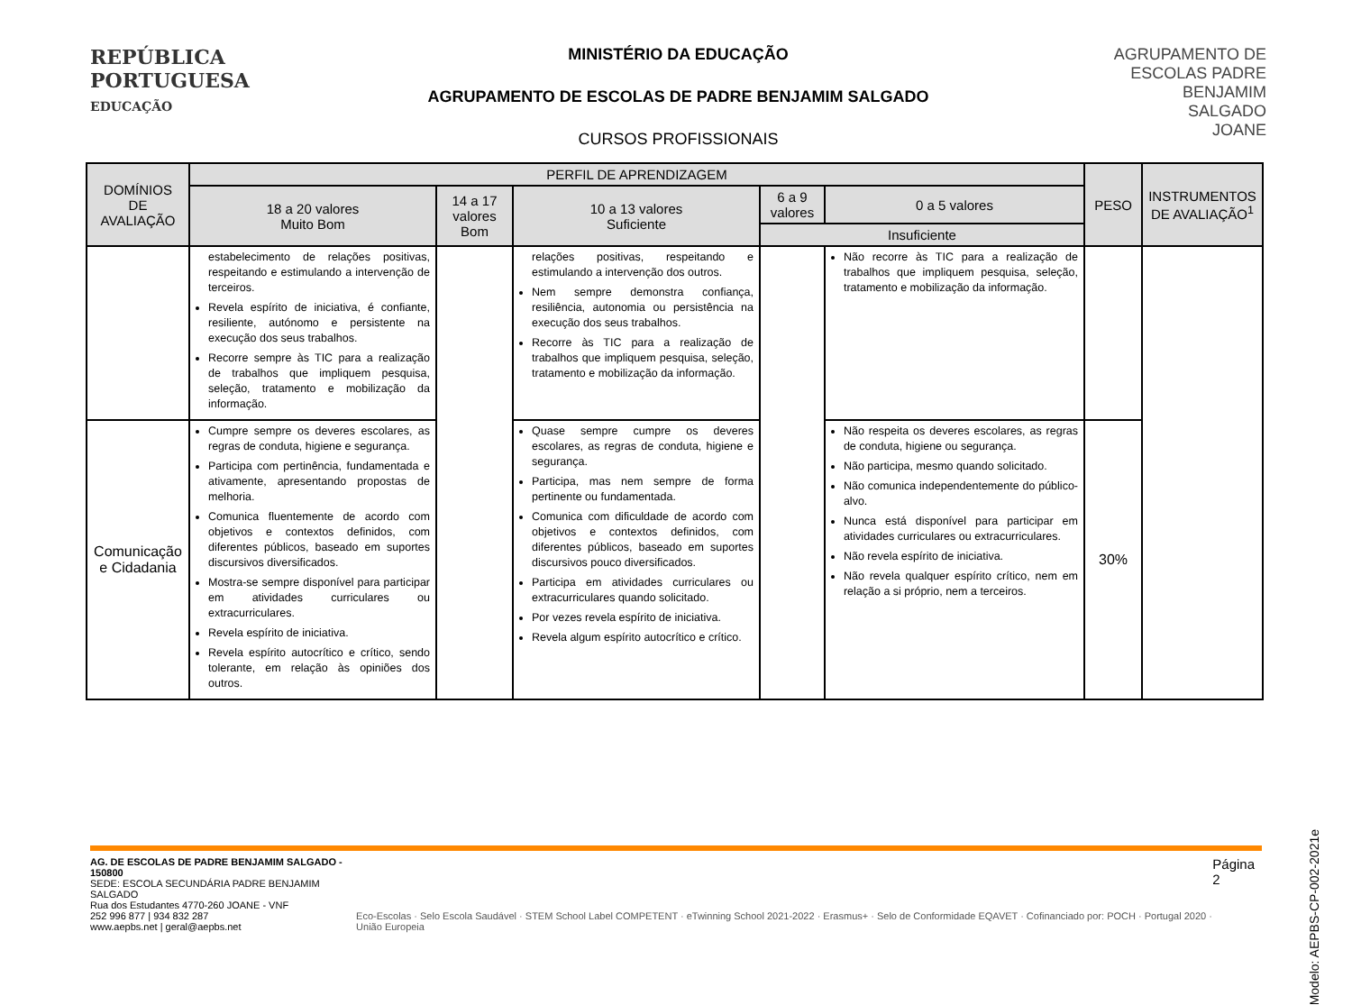REPÚBLICA
PORTUGUESA
EDUCAÇÃO
MINISTÉRIO DA EDUCAÇÃO
AGRUPAMENTO DE ESCOLAS DE PADRE BENJAMIM SALGADO
CURSOS PROFISSIONAIS
AGRUPAMENTO DE
ESCOLAS PADRE
BENJAMIM
SALGADO
JOANE
| DOMÍNIOS DE AVALIAÇÃO | PERFIL DE APRENDIZAGEM | | | | | PESO | INSTRUMENTOS DE AVALIAÇÃO<sup>1</sup> |
| --- | --- | --- | --- | --- | --- | --- | --- |
| | 18 a 20 valores Muito Bom | 14 a 17 valores Bom | 10 a 13 valores Suficiente | 6 a 9 valores | 0 a 5 valores | | |
| | | | | Insuficiente | | | |
| | estabelecimento de relações positivas, respeitando e estimulando a intervenção de terceiros. Revela espírito de iniciativa, é confiante, resiliente, autónomo e persistente na execução dos seus trabalhos. Recorre sempre às TIC para a realização de trabalhos que impliquem pesquisa, seleção, tratamento e mobilização da informação. | | relações positivas, respeitando e estimulando a intervenção dos outros. Nem sempre demonstra confiança, resiliência, autonomia ou persistência na execução dos seus trabalhos. Recorre às TIC para a realização de trabalhos que impliquem pesquisa, seleção, tratamento e mobilização da informação. | | Não recorre às TIC para a realização de trabalhos que impliquem pesquisa, seleção, tratamento e mobilização da informação. | | |
| Comunicação e Cidadania | Cumpre sempre os deveres escolares, as regras de conduta, higiene e segurança. Participa com pertinência, fundamentada e ativamente, apresentando propostas de melhoria. Comunica fluentemente de acordo com objetivos e contextos definidos, com diferentes públicos, baseado em suportes discursivos diversificados. Mostra-se sempre disponível para participar em atividades curriculares ou extracurriculares. Revela espírito de iniciativa. Revela espírito autocrítico e crítico, sendo tolerante, em relação às opiniões dos outros. | | Quase sempre cumpre os deveres escolares, as regras de conduta, higiene e segurança. Participa, mas nem sempre de forma pertinente ou fundamentada. Comunica com dificuldade de acordo com objetivos e contextos definidos, com diferentes públicos, baseado em suportes discursivos pouco diversificados. Participa em atividades curriculares ou extracurriculares quando solicitado. Por vezes revela espírito de iniciativa. Revela algum espírito autocrítico e crítico. | | Não respeita os deveres escolares, as regras de conduta, higiene ou segurança. Não participa, mesmo quando solicitado. Não comunica independentemente do público-alvo. Nunca está disponível para participar em atividades curriculares ou extracurriculares. Não revela espírito de iniciativa. Não revela qualquer espírito crítico, nem em relação a si próprio, nem a terceiros. | 30% | |
Modelo: AEPBS-CP-002-2021e
AG. DE ESCOLAS DE PADRE BENJAMIM SALGADO - 150800
SEDE: ESCOLA SECUNDÁRIA PADRE BENJAMIM SALGADO
Rua dos Estudantes 4770-260 JOANE - VNF
252 996 877 | 934 832 287
www.aepbs.net | geral@aepbs.net
Eco-Escolas · Selo Escola Saudável · STEM School Label COMPETENT · eTwinning School 2021-2022 · Erasmus+ · Selo de Conformidade EQAVET · Cofinanciado por: POCH · Portugal 2020 · União Europeia
Página 2